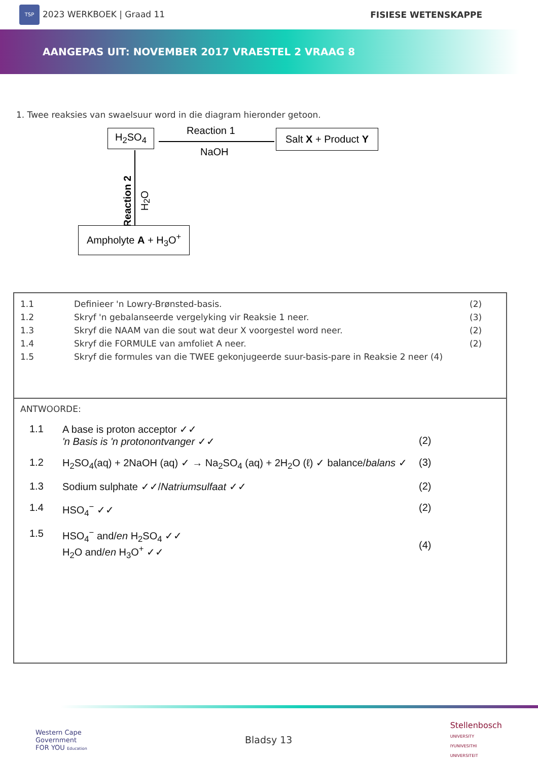TSP 2023 WERKBOEK | Graad 11 FISIESE WETENSKAPPE
AANGEPAS UIT: NOVEMBER 2017 VRAESTEL 2 VRAAG 8
1. Twee reaksies van swaelsuur word in die diagram hieronder getoon.
H<sub>2</sub>SO<sub>4</sub> Reaction 1
NaOH
Salt X + Product Y
Reaction 2
H<sub>2</sub>O
Ampholyte A + H<sub>3</sub>O<sup>+</sup>
1.1 Definieer 'n Lowry-Brønsted-basis. (2)
1.2 Skryf 'n gebalanseerde vergelyking vir Reaksie 1 neer. (3)
1.3 Skryf die NAAM van die sout wat deur X voorgestel word neer. (2)
1.4 Skryf die FORMULE van amfoliet A neer. (2)
1.5 Skryf die formules van die TWEE gekonjugeerde suur-basis-pare in Reaksie 2 neer (4)
ANTWOORDE:
1.1 A base is proton acceptor ✓✓
'n Basis is 'n protonontvanger ✓✓
(2)
1.2 H<sub>2</sub>SO<sub>4</sub>(aq) + 2NaOH (aq) ✓ → Na<sub>2</sub>SO<sub>4</sub> (aq) + 2H<sub>2</sub>O (ℓ) ✓ balance/balans ✓ (3)
1.3 Sodium sulphate ✓✓/Natriumsulfaat ✓✓ (2)
1.4 HSO<sub>4</sub><sup>−</sup> ✓✓ (2)
1.5 HSO<sub>4</sub><sup>−</sup> and/en H<sub>2</sub>SO<sub>4</sub> ✓✓
H<sub>2</sub>O and/en H<sub>3</sub>O<sup>+</sup> ✓✓
(4)
Western Cape
Government
FOR YOU Education
Bladsy 13
Stellenbosch
UNIVERSITY
IYUNIVESITHI
UNIVERSITEIT